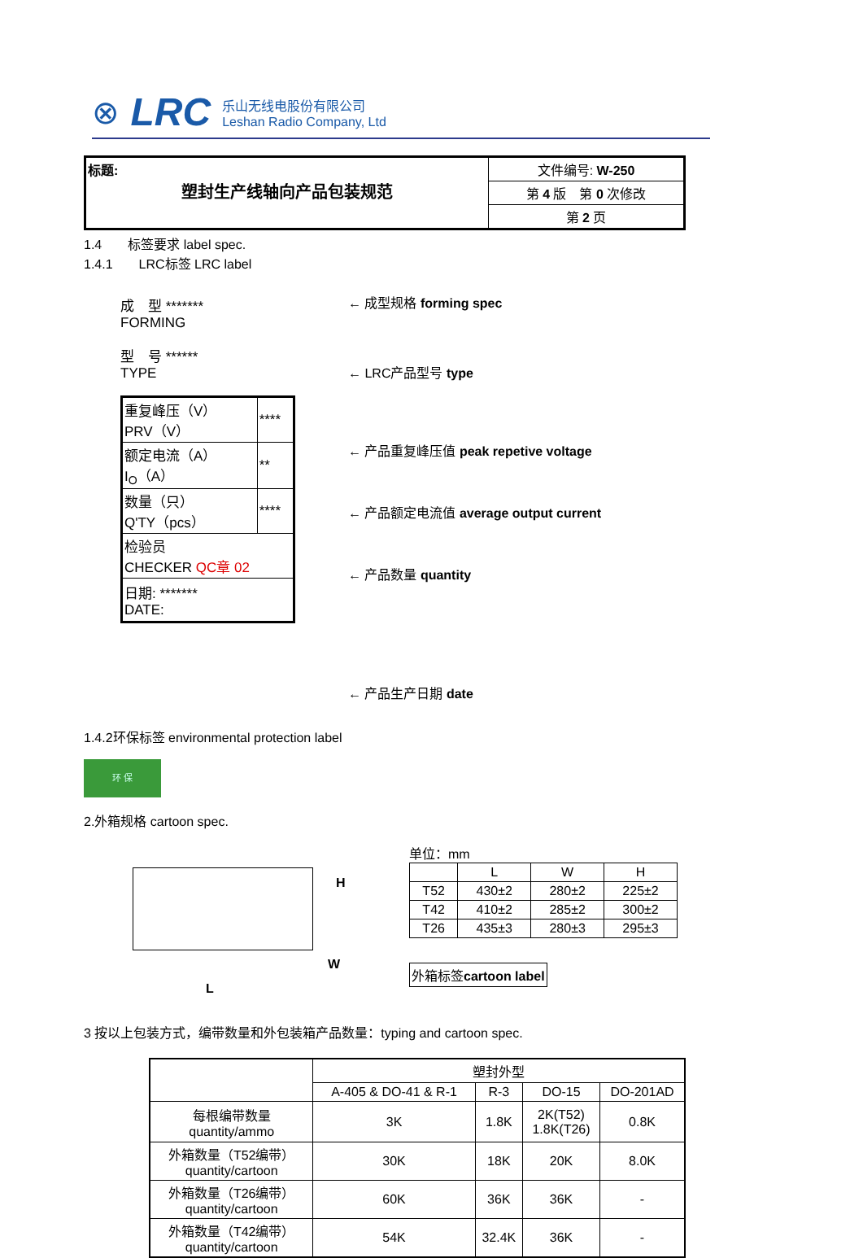⊗ LRC
乐山无线电股份有限公司
Leshan Radio Company, Ltd
| 标题: 塑封生产线轴向产品包装规范 | 文件编号: W-250 |
| | 第 4 版 第 0 次修改 |
| | 第 2 页 |
1.4　　标签要求 label spec.
1.4.1　　LRC标签 LRC label
成　型 *******
FORMING
型　号 ******
TYPE
| 重复峰压（V） PRV（V） | **** |
| 额定电流（A） I<sub>O</sub>（A） | ** |
| 数量（只） Q'TY（pcs） | **** |
| 检验员 CHECKER QC章 02 | |
| 日期: ******* DATE: | |
← 成型规格 forming spec
← LRC产品型号 type
← 产品重复峰压值 peak repetive voltage
← 产品额定电流值 average output current
← 产品数量 quantity
← 产品生产日期 date
1.4.2环保标签 environmental protection label
环 保
2.外箱规格 cartoon spec.
H
W
L
单位：mm
| | L | W | H |
| T52 | 430±2 | 280±2 | 225±2 |
| T42 | 410±2 | 285±2 | 300±2 |
| T26 | 435±3 | 280±3 | 295±3 |
外箱标签cartoon label
3 按以上包装方式，编带数量和外包装箱产品数量：typing and cartoon spec.
| | 塑封外型 | | | |
| --- | --- | --- | --- | --- |
| | A-405 & DO-41 & R-1 | R-3 | DO-15 | DO-201AD |
| 每根编带数量 quantity/ammo | 3K | 1.8K | 2K(T52) 1.8K(T26) | 0.8K |
| 外箱数量（T52编带） quantity/cartoon | 30K | 18K | 20K | 8.0K |
| 外箱数量（T26编带） quantity/cartoon | 60K | 36K | 36K | - |
| 外箱数量（T42编带） quantity/cartoon | 54K | 32.4K | 36K | - |